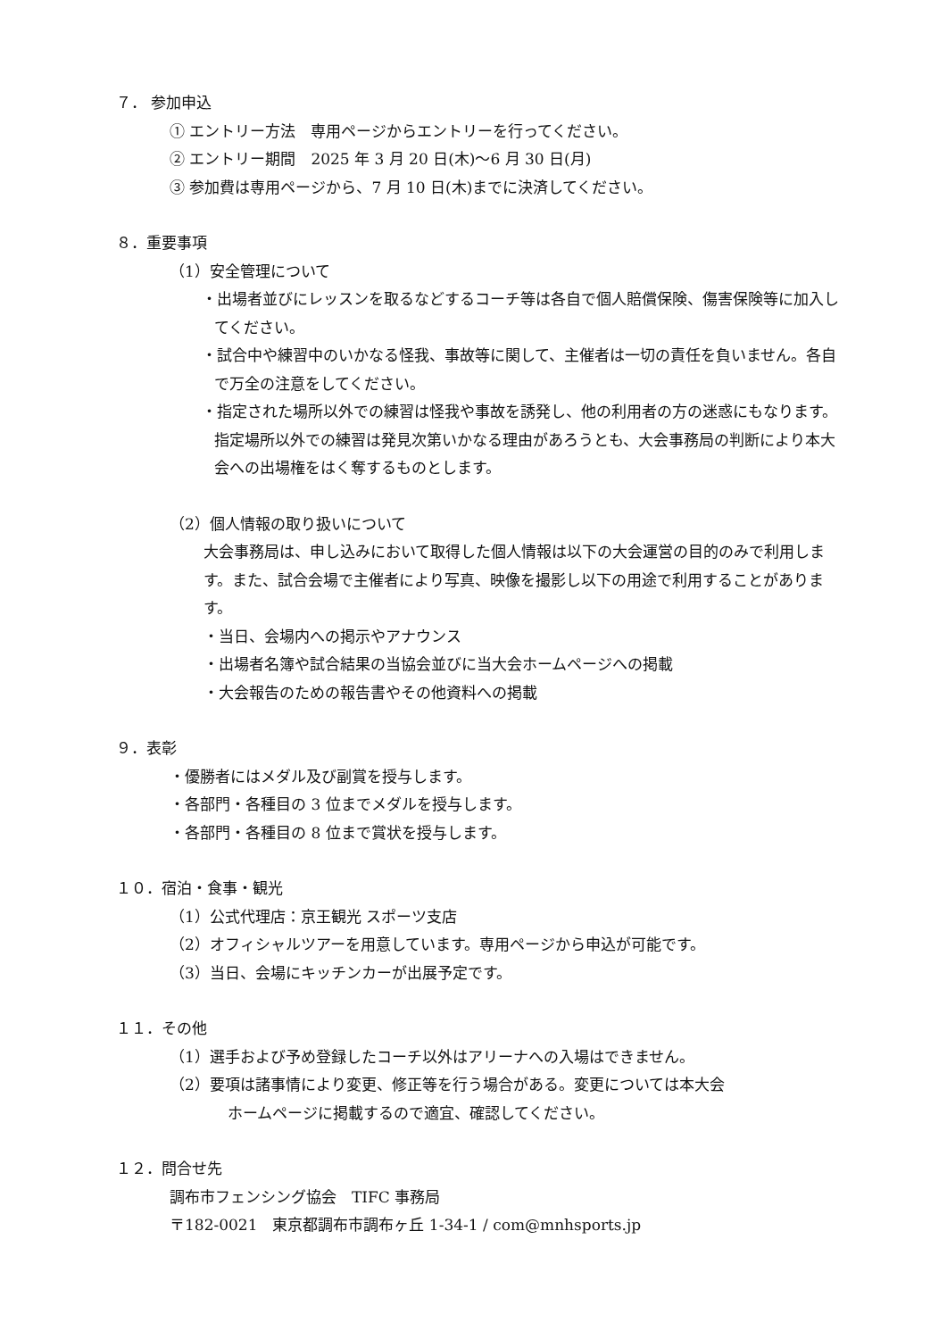７． 参加申込
① エントリー方法　専用ページからエントリーを行ってください。
② エントリー期間　2025 年 3 月 20 日(木)〜6 月 30 日(月)
③ 参加費は専用ページから、7 月 10 日(木)までに決済してください。
８．重要事項
（1）安全管理について
・出場者並びにレッスンを取るなどするコーチ等は各自で個人賠償保険、傷害保険等に加入してください。
・試合中や練習中のいかなる怪我、事故等に関して、主催者は一切の責任を負いません。各自で万全の注意をしてください。
・指定された場所以外での練習は怪我や事故を誘発し、他の利用者の方の迷惑にもなります。指定場所以外での練習は発見次第いかなる理由があろうとも、大会事務局の判断により本大会への出場権をはく奪するものとします。
（2）個人情報の取り扱いについて
大会事務局は、申し込みにおいて取得した個人情報は以下の大会運営の目的のみで利用します。また、試合会場で主催者により写真、映像を撮影し以下の用途で利用することがあります。
・当日、会場内への掲示やアナウンス
・出場者名簿や試合結果の当協会並びに当大会ホームページへの掲載
・大会報告のための報告書やその他資料への掲載
９．表彰
・優勝者にはメダル及び副賞を授与します。
・各部門・各種目の 3 位までメダルを授与します。
・各部門・各種目の 8 位まで賞状を授与します。
１０．宿泊・食事・観光
（1）公式代理店：京王観光 スポーツ支店
（2）オフィシャルツアーを用意しています。専用ページから申込が可能です。
（3）当日、会場にキッチンカーが出展予定です。
１１．その他
（1）選手および予め登録したコーチ以外はアリーナへの入場はできません。
（2）要項は諸事情により変更、修正等を行う場合がある。変更については本大会
ホームページに掲載するので適宜、確認してください。
１２．問合せ先
調布市フェンシング協会　TIFC 事務局
〒182-0021　東京都調布市調布ヶ丘 1-34-1 / com@mnhsports.jp